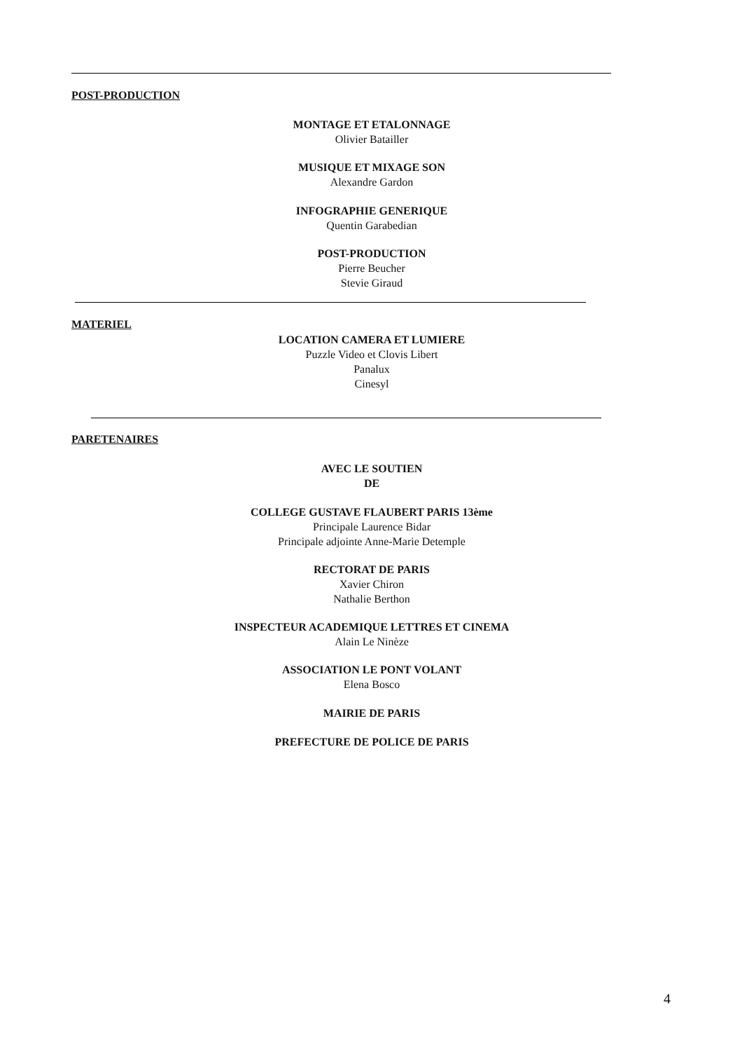POST-PRODUCTION
MONTAGE ET ETALONNAGE
Olivier Batailler
MUSIQUE ET MIXAGE SON
Alexandre Gardon
INFOGRAPHIE GENERIQUE
Quentin Garabedian
POST-PRODUCTION
Pierre Beucher
Stevie Giraud
MATERIEL
LOCATION CAMERA ET LUMIERE
Puzzle Video et Clovis Libert
Panalux
Cinesyl
PARETENAIRES
AVEC LE SOUTIEN
DE
COLLEGE GUSTAVE FLAUBERT PARIS 13ème
Principale Laurence Bidar
Principale adjointe Anne-Marie Detemple
RECTORAT DE PARIS
Xavier Chiron
Nathalie Berthon
INSPECTEUR ACADEMIQUE LETTRES ET CINEMA
Alain Le Ninèze
ASSOCIATION LE PONT VOLANT
Elena Bosco
MAIRIE DE PARIS
PREFECTURE DE POLICE DE PARIS
4